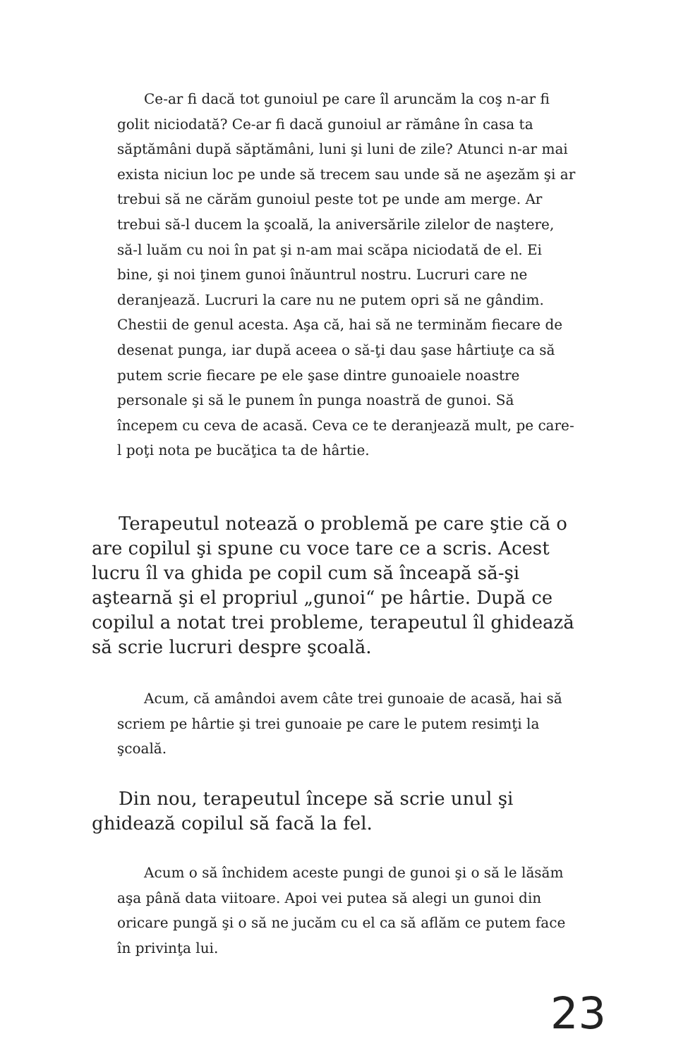Ce-ar fi dacă tot gunoiul pe care îl aruncăm la coş n-ar fi golit niciodată? Ce-ar fi dacă gunoiul ar rămâne în casa ta săptămâni după săptămâni, luni şi luni de zile? Atunci n-ar mai exista niciun loc pe unde să trecem sau unde să ne aşezăm şi ar trebui să ne cărăm gunoiul peste tot pe unde am merge. Ar trebui să-l ducem la şcoală, la aniversările zilelor de naştere, să-l luăm cu noi în pat şi n-am mai scăpa niciodată de el. Ei bine, şi noi ţinem gunoi înăuntrul nostru. Lucruri care ne deranjează. Lucruri la care nu ne putem opri să ne gândim. Chestii de genul acesta. Aşa că, hai să ne terminăm fiecare de desenat punga, iar după aceea o să-ţi dau şase hârtiuţe ca să putem scrie fiecare pe ele şase dintre gunoaiele noastre personale şi să le punem în punga noastră de gunoi. Să începem cu ceva de acasă. Ceva ce te deranjează mult, pe care-l poţi nota pe bucăţica ta de hârtie.
Terapeutul notează o problemă pe care ştie că o are copilul şi spune cu voce tare ce a scris. Acest lucru îl va ghida pe copil cum să înceapă să-şi aştearnă şi el propriul „gunoi“ pe hârtie. După ce copilul a notat trei probleme, terapeutul îl ghidează să scrie lucruri despre şcoală.
Acum, că amândoi avem câte trei gunoaie de acasă, hai să scriem pe hârtie şi trei gunoaie pe care le putem resimţi la şcoală.
Din nou, terapeutul începe să scrie unul şi ghidează copilul să facă la fel.
Acum o să închidem aceste pungi de gunoi şi o să le lăsăm aşa până data viitoare. Apoi vei putea să alegi un gunoi din oricare pungă şi o să ne jucăm cu el ca să aflăm ce putem face în privinţa lui.
23